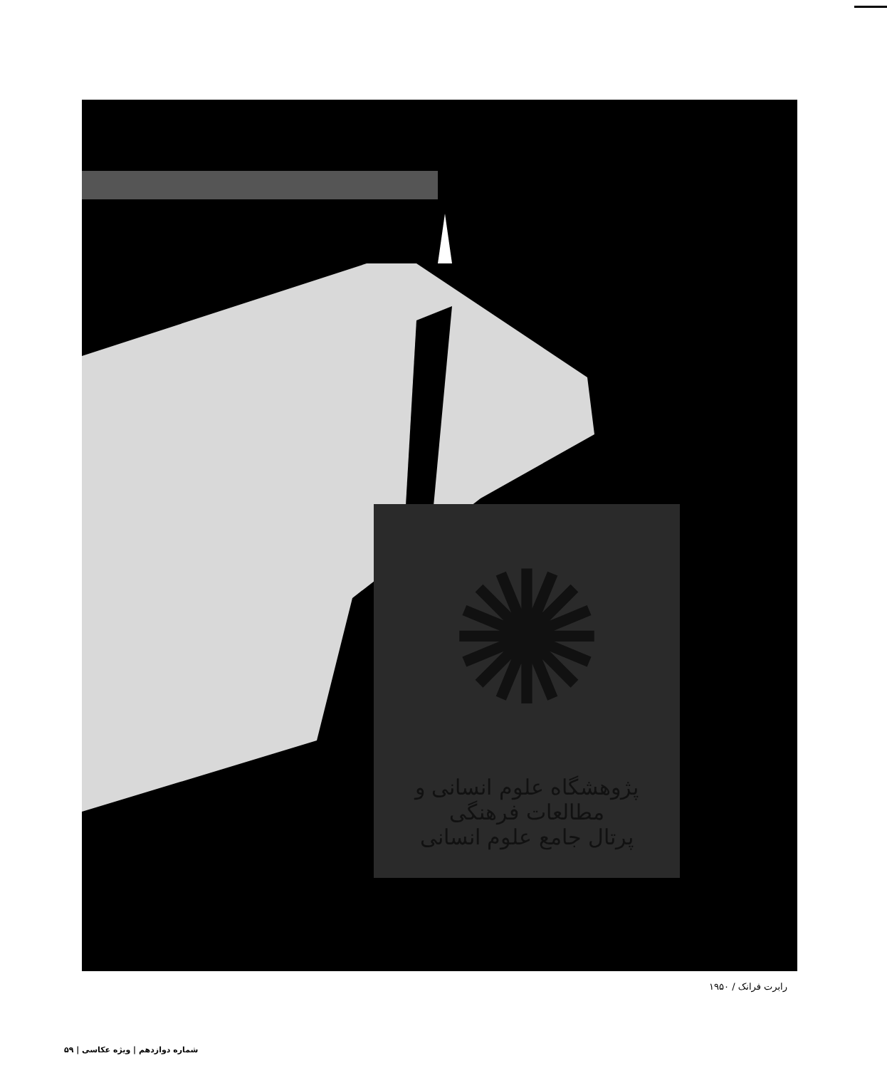✺
پژوهشگاه علوم انسانی و مطالعات فرهنگی
پرتال جامع علوم انسانی
رابرت فرانک / ۱۹۵۰
شماره دوازدهم | ویژه عکاسی | ۵۹